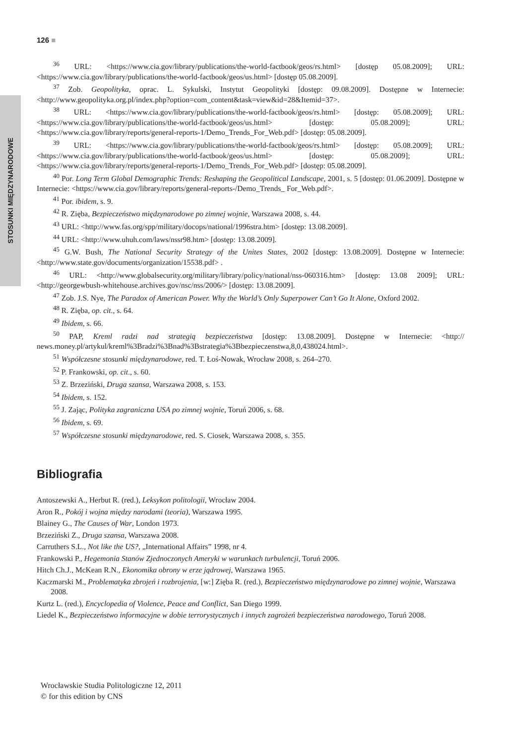STOSUNKI MIĘDZYNARODOWE
126 ■
<sup>36</sup> URL: <https://www.cia.gov/library/publications/the-world-factbook/geos/rs.html> [dostęp 05.08.2009]; URL: <https://www.cia.gov/library/publications/the-world-factbook/geos/us.html> [dostęp 05.08.2009].
<sup>37</sup> Zob. Geopolityka, oprac. L. Sykulski, Instytut Geopolityki [dostęp: 09.08.2009]. Dostępne w Internecie: <http://www.geopolityka.org.pl/index.php?option=com_content&task=view&id=28&Itemid=37>.
<sup>38</sup> URL: <https://www.cia.gov/library/publications/the-world-factbook/geos/rs.html> [dostęp: 05.08.2009]; URL: <https://www.cia.gov/library/publications/the-world-factbook/geos/us.html> [dostęp: 05.08.2009]; URL: <https://www.cia.gov/library/reports/general-reports-1/Demo_Trends_For_Web.pdf> [dostęp: 05.08.2009].
<sup>39</sup> URL: <https://www.cia.gov/library/publications/the-world-factbook/geos/rs.html> [dostęp: 05.08.2009]; URL: <https://www.cia.gov/library/publications/the-world-factbook/geos/us.html> [dostęp: 05.08.2009]; URL: <https://www.cia.gov/library/reports/general-reports-1/Demo_Trends_For_Web.pdf> [dostęp: 05.08.2009].
<sup>40</sup> Por. Long Term Global Demographic Trends: Reshaping the Geopolitical Landscape, 2001, s. 5 [dostęp: 01.06.2009]. Dostępne w Internecie: <https://www.cia.gov/library/reports/general-reports-/Demo_Trends_ For_Web.pdf>.
<sup>41</sup> Por. ibidem, s. 9.
<sup>42</sup> R. Zięba, Bezpieczeństwo międzynarodowe po zimnej wojnie, Warszawa 2008, s. 44.
<sup>43</sup> URL: <http://www.fas.org/spp/military/docops/national/1996stra.htm> [dostęp: 13.08.2009].
<sup>44</sup> URL: <http://www.uhuh.com/laws/nssr98.htm> [dostęp: 13.08.2009].
<sup>45</sup> G.W. Bush, The National Security Strategy of the Unites States, 2002 [dostęp: 13.08.2009]. Dostępne w Internecie: <http://www.state.gov/documents/organization/15538.pdf> .
<sup>46</sup> URL: <http://www.globalsecurity.org/military/library/policy/national/nss-060316.htm> [dostęp: 13.08 2009]; URL: <http://georgewbush-whitehouse.archives.gov/nsc/nss/2006/> [dostęp: 13.08.2009].
<sup>47</sup> Zob. J.S. Nye, The Paradox of American Power. Why the World’s Only Superpower Can’t Go It Alone, Oxford 2002.
<sup>48</sup> R. Zięba, op. cit., s. 64.
<sup>49</sup> Ibidem, s. 66.
<sup>50</sup> PAP, Kreml radzi nad strategią bezpieczeństwa [dostęp: 13.08.2009]. Dostępne w Internecie: <http:// news.money.pl/artykul/kreml%3Bradzi%3Bnad%3Bstrategia%3Bbezpieczenstwa,8,0,438024.html>.
<sup>51</sup> Współczesne stosunki międzynarodowe, red. T. Łoś-Nowak, Wrocław 2008, s. 264–270.
<sup>52</sup> P. Frankowski, op. cit., s. 60.
<sup>53</sup> Z. Brzeziński, Druga szansa, Warszawa 2008, s. 153.
<sup>54</sup> Ibidem, s. 152.
<sup>55</sup> J. Zając, Polityka zagraniczna USA po zimnej wojnie, Toruń 2006, s. 68.
<sup>56</sup> Ibidem, s. 69.
<sup>57</sup> Współczesne stosunki międzynarodowe, red. S. Ciosek, Warszawa 2008, s. 355.
Bibliografia
Antoszewski A., Herbut R. (red.), Leksykon politologii, Wrocław 2004.
Aron R., Pokój i wojna między narodami (teoria), Warszawa 1995.
Blainey G., The Causes of War, London 1973.
Brzeziński Z., Druga szansa, Warszawa 2008.
Carruthers S.L., Not like the US?, „International Affairs” 1998, nr 4.
Frankowski P., Hegemonia Stanów Zjednoczonych Ameryki w warunkach turbulencji, Toruń 2006.
Hitch Ch.J., McKean R.N., Ekonomika obrony w erze jądrowej, Warszawa 1965.
Kaczmarski M., Problematyka zbrojeń i rozbrojenia, [w:] Zięba R. (red.), Bezpieczeństwo międzynarodowe po zimnej wojnie, Warszawa 2008.
Kurtz L. (red.), Encyclopedia of Violence, Peace and Conflict, San Diego 1999.
Liedel K., Bezpieczeństwo informacyjne w dobie terrorystycznych i innych zagrożeń bezpieczeństwa narodowego, Toruń 2008.
Wrocławskie Studia Politologiczne 12, 2011
© for this edition by CNS